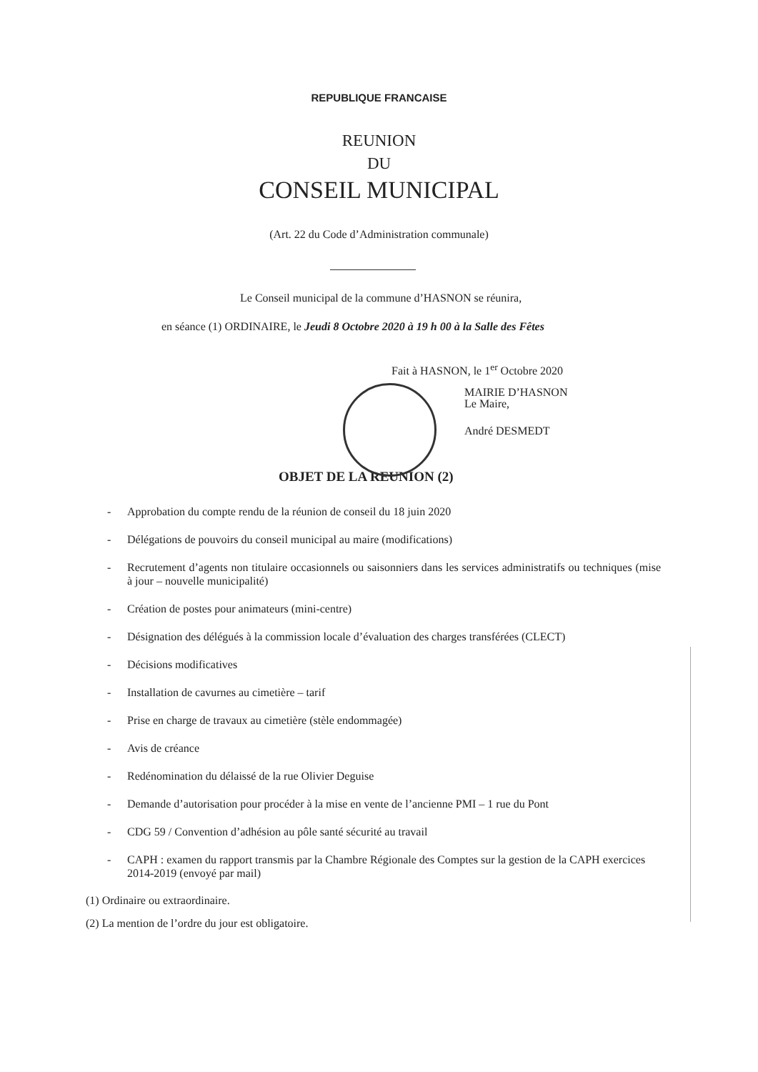REPUBLIQUE FRANCAISE
REUNION
DU
CONSEIL MUNICIPAL
(Art. 22 du Code d’Administration communale)
Le Conseil municipal de la commune d’HASNON se réunira,
en séance (1) ORDINAIRE, le Jeudi 8 Octobre 2020 à 19 h 00 à la Salle des Fêtes
Fait à HASNON, le 1<sup>er</sup> Octobre 2020
MAIRIE D’HASNON
Le Maire,
André DESMEDT
OBJET DE LA REUNION (2)
- Approbation du compte rendu de la réunion de conseil du 18 juin 2020
- Délégations de pouvoirs du conseil municipal au maire (modifications)
- Recrutement d’agents non titulaire occasionnels ou saisonniers dans les services administratifs ou techniques (mise à jour – nouvelle municipalité)
- Création de postes pour animateurs (mini-centre)
- Désignation des délégués à la commission locale d’évaluation des charges transférées (CLECT)
- Décisions modificatives
- Installation de cavurnes au cimetière – tarif
- Prise en charge de travaux au cimetière (stèle endommagée)
- Avis de créance
- Redénomination du délaissé de la rue Olivier Deguise
- Demande d’autorisation pour procéder à la mise en vente de l’ancienne PMI – 1 rue du Pont
- CDG 59 / Convention d’adhésion au pôle santé sécurité au travail
- CAPH : examen du rapport transmis par la Chambre Régionale des Comptes sur la gestion de la CAPH exercices 2014-2019 (envoyé par mail)
(1) Ordinaire ou extraordinaire.
(2) La mention de l’ordre du jour est obligatoire.